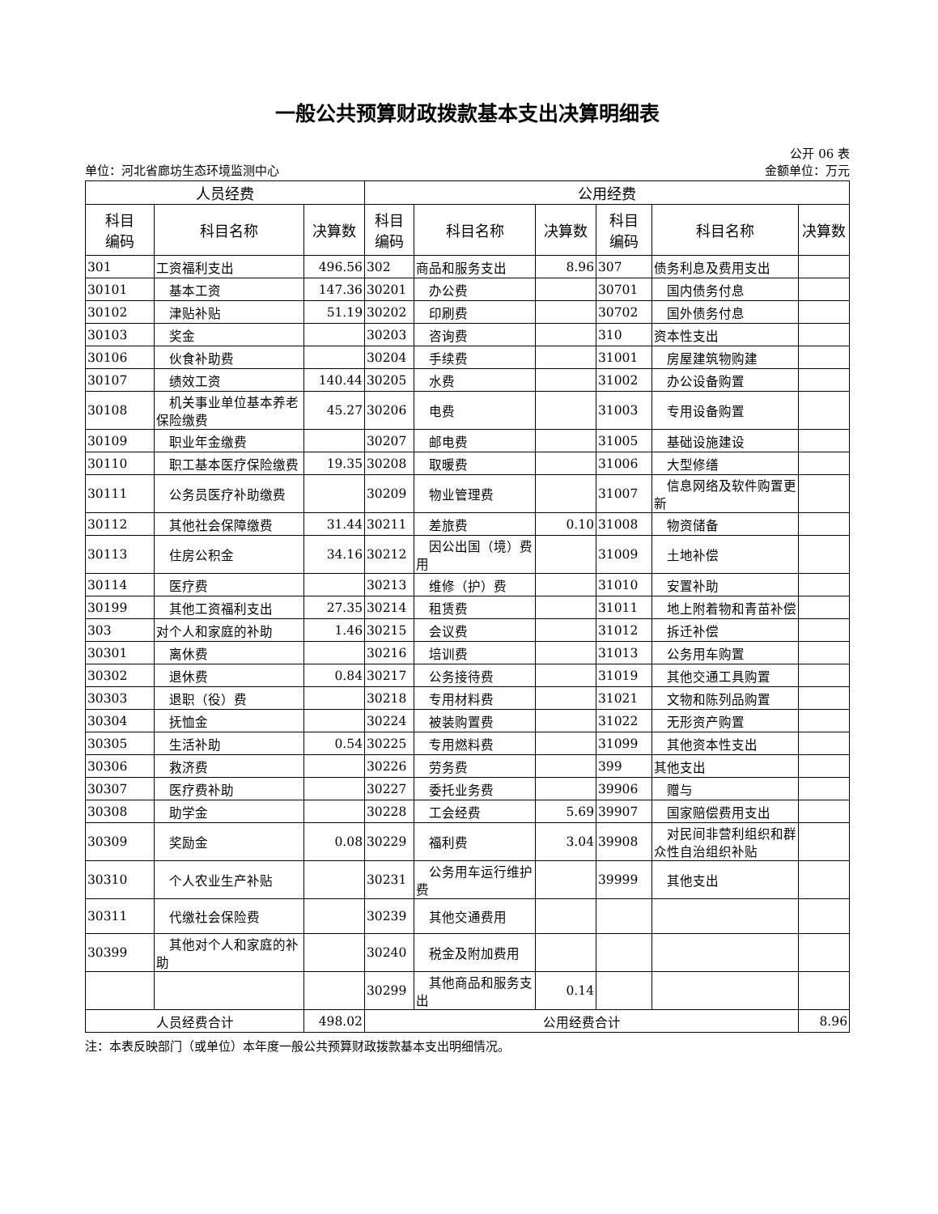一般公共预算财政拨款基本支出决算明细表
公开 06 表
单位：河北省廊坊生态环境监测中心 金额单位：万元
| 人员经费 | | | 公用经费 | | | | | |
| --- | --- | --- | --- | --- | --- | --- | --- | --- |
| 科目 编码 | 科目名称 | 决算数 | 科目 编码 | 科目名称 | 决算数 | 科目 编码 | 科目名称 | 决算数 |
| 301 | 工资福利支出 | 496.56 | 302 | 商品和服务支出 | 8.96 | 307 | 债务利息及费用支出 | |
| 30101 | 基本工资 | 147.36 | 30201 | 办公费 | | 30701 | 国内债务付息 | |
| 30102 | 津贴补贴 | 51.19 | 30202 | 印刷费 | | 30702 | 国外债务付息 | |
| 30103 | 奖金 | | 30203 | 咨询费 | | 310 | 资本性支出 | |
| 30106 | 伙食补助费 | | 30204 | 手续费 | | 31001 | 房屋建筑物购建 | |
| 30107 | 绩效工资 | 140.44 | 30205 | 水费 | | 31002 | 办公设备购置 | |
| 30108 | 机关事业单位基本养老保险缴费 | 45.27 | 30206 | 电费 | | 31003 | 专用设备购置 | |
| 30109 | 职业年金缴费 | | 30207 | 邮电费 | | 31005 | 基础设施建设 | |
| 30110 | 职工基本医疗保险缴费 | 19.35 | 30208 | 取暖费 | | 31006 | 大型修缮 | |
| 30111 | 公务员医疗补助缴费 | | 30209 | 物业管理费 | | 31007 | 信息网络及软件购置更新 | |
| 30112 | 其他社会保障缴费 | 31.44 | 30211 | 差旅费 | 0.10 | 31008 | 物资储备 | |
| 30113 | 住房公积金 | 34.16 | 30212 | 因公出国（境）费用 | | 31009 | 土地补偿 | |
| 30114 | 医疗费 | | 30213 | 维修（护）费 | | 31010 | 安置补助 | |
| 30199 | 其他工资福利支出 | 27.35 | 30214 | 租赁费 | | 31011 | 地上附着物和青苗补偿 | |
| 303 | 对个人和家庭的补助 | 1.46 | 30215 | 会议费 | | 31012 | 拆迁补偿 | |
| 30301 | 离休费 | | 30216 | 培训费 | | 31013 | 公务用车购置 | |
| 30302 | 退休费 | 0.84 | 30217 | 公务接待费 | | 31019 | 其他交通工具购置 | |
| 30303 | 退职（役）费 | | 30218 | 专用材料费 | | 31021 | 文物和陈列品购置 | |
| 30304 | 抚恤金 | | 30224 | 被装购置费 | | 31022 | 无形资产购置 | |
| 30305 | 生活补助 | 0.54 | 30225 | 专用燃料费 | | 31099 | 其他资本性支出 | |
| 30306 | 救济费 | | 30226 | 劳务费 | | 399 | 其他支出 | |
| 30307 | 医疗费补助 | | 30227 | 委托业务费 | | 39906 | 赠与 | |
| 30308 | 助学金 | | 30228 | 工会经费 | 5.69 | 39907 | 国家赔偿费用支出 | |
| 30309 | 奖励金 | 0.08 | 30229 | 福利费 | 3.04 | 39908 | 对民间非营利组织和群众性自治组织补贴 | |
| 30310 | 个人农业生产补贴 | | 30231 | 公务用车运行维护费 | | 39999 | 其他支出 | |
| 30311 | 代缴社会保险费 | | 30239 | 其他交通费用 | | | | |
| 30399 | 其他对个人和家庭的补助 | | 30240 | 税金及附加费用 | | | | |
| | | | 30299 | 其他商品和服务支出 | 0.14 | | | |
| 人员经费合计 | | 498.02 | 公用经费合计 | | | | | 8.96 |
注：本表反映部门（或单位）本年度一般公共预算财政拨款基本支出明细情况。